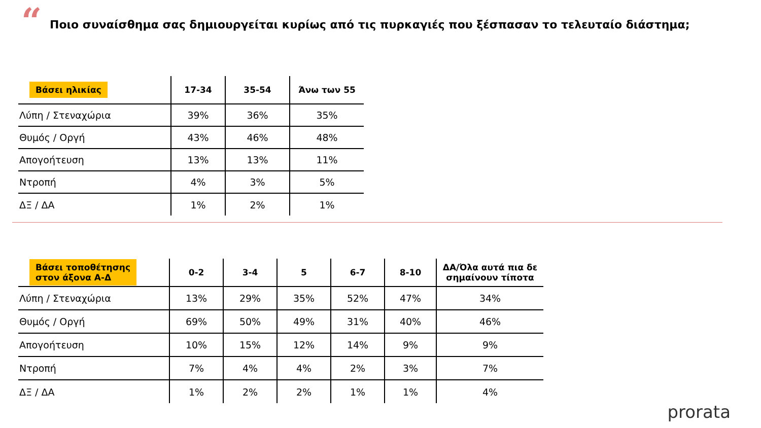“
Ποιο συναίσθημα σας δημιουργείται κυρίως από τις πυρκαγιές που ξέσπασαν το τελευταίο διάστημα;
| Βάσει ηλικίας | 17-34 | 35-54 | Άνω των 55 |
| --- | --- | --- | --- |
| Λύπη / Στεναχώρια | 39% | 36% | 35% |
| Θυμός / Οργή | 43% | 46% | 48% |
| Απογοήτευση | 13% | 13% | 11% |
| Ντροπή | 4% | 3% | 5% |
| ΔΞ / ΔΑ | 1% | 2% | 1% |
| Βάσει τοποθέτησης στον άξονα Α-Δ | 0-2 | 3-4 | 5 | 6-7 | 8-10 | ΔΑ/Όλα αυτά πια δε σημαίνουν τίποτα |
| --- | --- | --- | --- | --- | --- | --- |
| Λύπη / Στεναχώρια | 13% | 29% | 35% | 52% | 47% | 34% |
| Θυμός / Οργή | 69% | 50% | 49% | 31% | 40% | 46% |
| Απογοήτευση | 10% | 15% | 12% | 14% | 9% | 9% |
| Ντροπή | 7% | 4% | 4% | 2% | 3% | 7% |
| ΔΞ / ΔΑ | 1% | 2% | 2% | 1% | 1% | 4% |
prorata